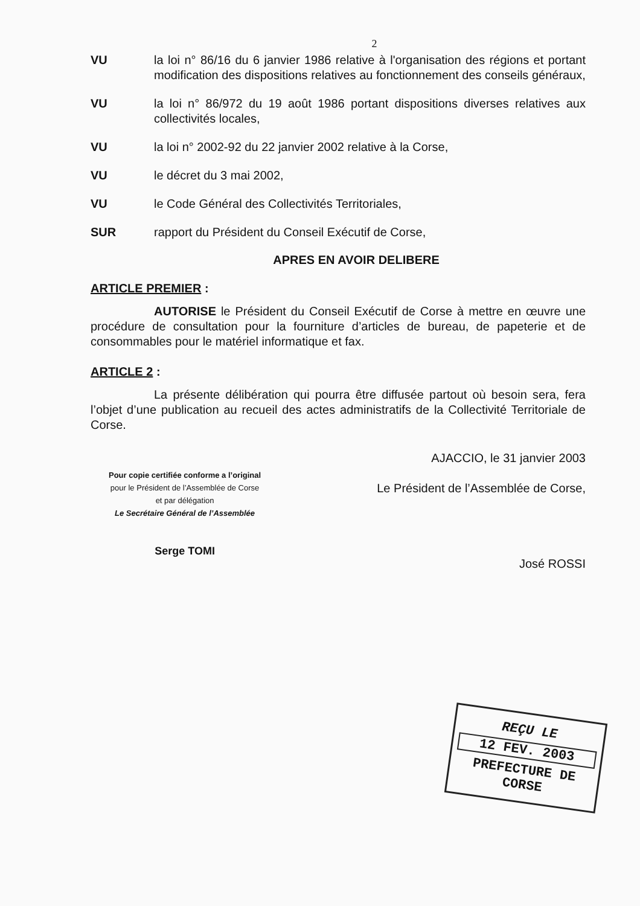2
VU la loi n° 86/16 du 6 janvier 1986 relative à l'organisation des régions et portant modification des dispositions relatives au fonctionnement des conseils généraux,
VU la loi n° 86/972 du 19 août 1986 portant dispositions diverses relatives aux collectivités locales,
VU la loi n° 2002-92 du 22 janvier 2002 relative à la Corse,
VU le décret du 3 mai 2002,
VU le Code Général des Collectivités Territoriales,
SUR rapport du Président du Conseil Exécutif de Corse,
APRES EN AVOIR DELIBERE
ARTICLE PREMIER :
AUTORISE le Président du Conseil Exécutif de Corse à mettre en œuvre une procédure de consultation pour la fourniture d’articles de bureau, de papeterie et de consommables pour le matériel informatique et fax.
ARTICLE 2 :
La présente délibération qui pourra être diffusée partout où besoin sera, fera l’objet d’une publication au recueil des actes administratifs de la Collectivité Territoriale de Corse.
Pour copie certifiée conforme a l’original
pour le Président de l’Assemblée de Corse
et par délégation
Le Secrétaire Général de l’Assemblée
Serge TOMI
AJACCIO, le 31 janvier 2003
Le Président de l’Assemblée de Corse,
José ROSSI
REÇU LE
12 FEV. 2003
PREFECTURE DE CORSE